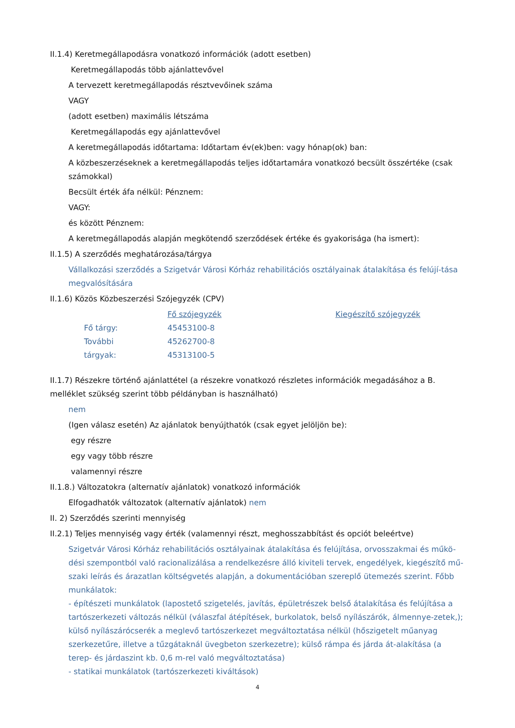II.1.4) Keretmegállapodásra vonatkozó információk (adott esetben)
Keretmegállapodás több ajánlattevővel
A tervezett keretmegállapodás résztvevőinek száma
VAGY
(adott esetben) maximális létszáma
Keretmegállapodás egy ajánlattevővel
A keretmegállapodás időtartama: Időtartam év(ek)ben: vagy hónap(ok) ban:
A közbeszerzéseknek a keretmegállapodás teljes időtartamára vonatkozó becsült összértéke (csak számokkal)
Becsült érték áfa nélkül: Pénznem:
VAGY:
és között Pénznem:
A keretmegállapodás alapján megkötendő szerződések értéke és gyakorisága (ha ismert):
II.1.5) A szerződés meghatározása/tárgya
Vállalkozási szerződés a Szigetvár Városi Kórház rehabilitációs osztályainak átalakítása és felújí-tása megvalósítására
II.1.6) Közös Közbeszerzési Szójegyzék (CPV)
| | Fő szójegyzék | Kiegészítő szójegyzék |
| Fő tárgy: | 45453100-8 | |
| További | 45262700-8 | |
| tárgyak: | 45313100-5 | |
II.1.7) Részekre történő ajánlattétel (a részekre vonatkozó részletes információk megadásához a B. melléklet szükség szerint több példányban is használható)
nem
(Igen válasz esetén) Az ajánlatok benyújthatók (csak egyet jelöljön be):
egy részre
egy vagy több részre
valamennyi részre
II.1.8.) Változatokra (alternatív ajánlatok) vonatkozó információk
Elfogadhatók változatok (alternatív ajánlatok) nem
II. 2) Szerződés szerinti mennyiség
II.2.1) Teljes mennyiség vagy érték (valamennyi részt, meghosszabbítást és opciót beleértve)
Szigetvár Városi Kórház rehabilitációs osztályainak átalakítása és felújítása, orvosszakmai és műkö-dési szempontból való racionalizálása a rendelkezésre álló kiviteli tervek, engedélyek, kiegészítő mű-szaki leírás és árazatlan költségvetés alapján, a dokumentációban szereplő ütemezés szerint. Főbb munkálatok:
- építészeti munkálatok (lapostető szigetelés, javítás, épületrészek belső átalakítása és felújítása a tartószerkezeti változás nélkül (válaszfal átépítések, burkolatok, belső nyílászárók, álmennye-zetek,); külső nyílászárócserék a meglevő tartószerkezet megváltoztatása nélkül (hőszigetelt műanyag szerkezetűre, illetve a tűzgátaknál üvegbeton szerkezetre); külső rámpa és járda át-alakítása (a terep- és járdaszint kb. 0,6 m-rel való megváltoztatása)
- statikai munkálatok (tartószerkezeti kiváltások)
4